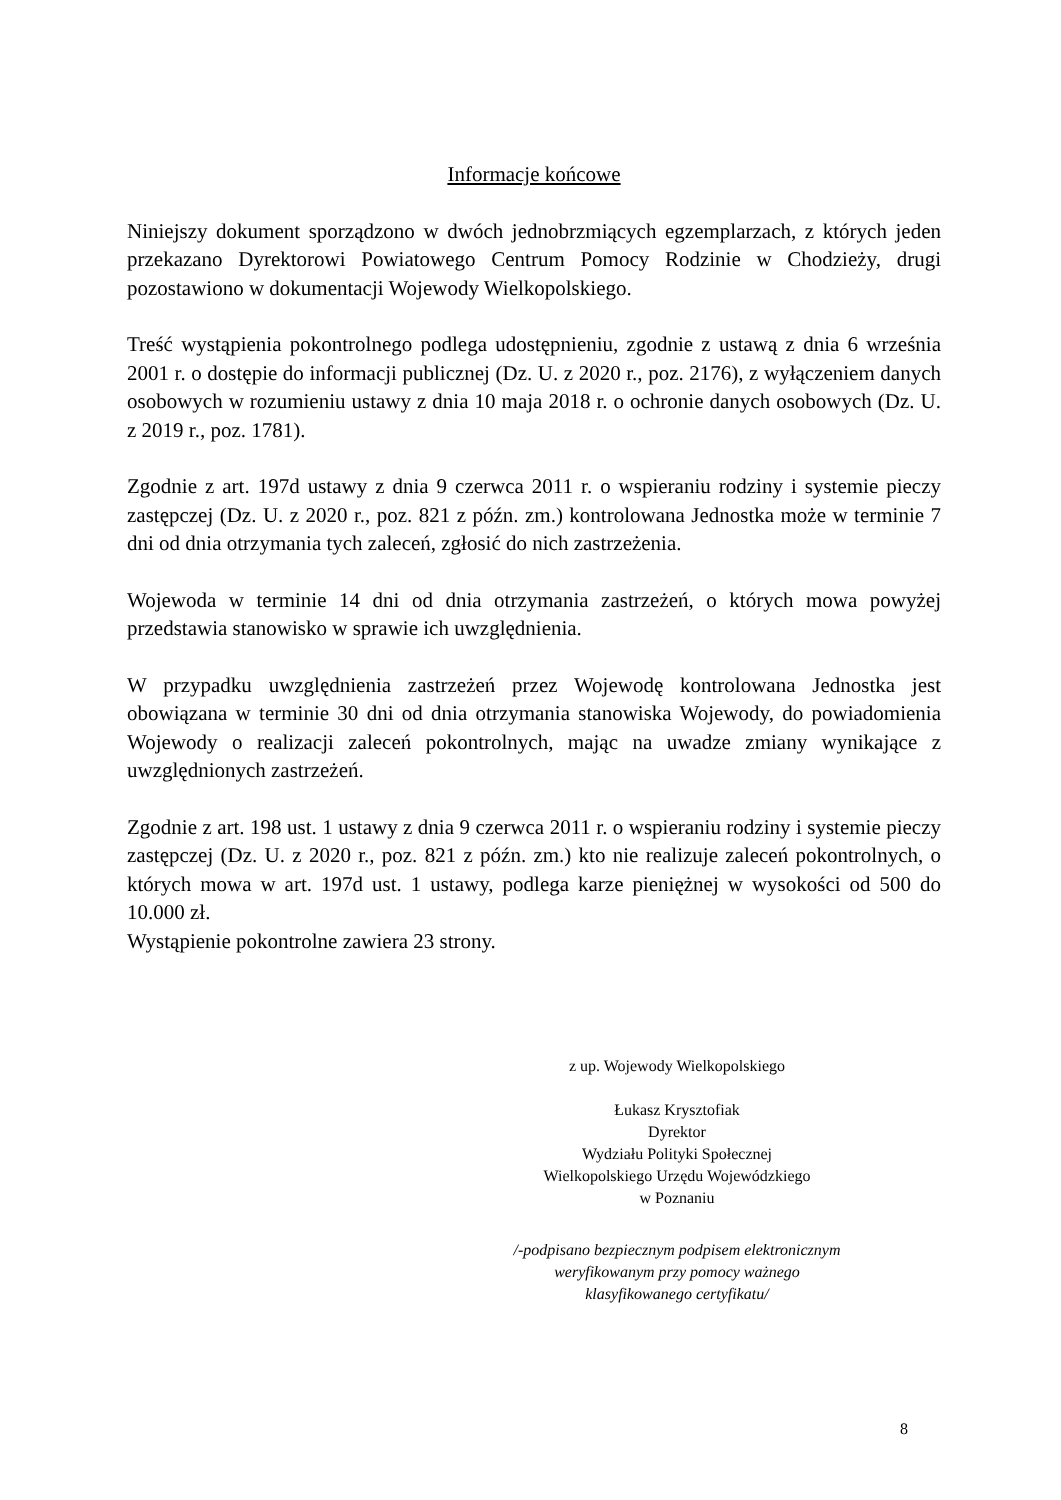Informacje końcowe
Niniejszy dokument sporządzono w dwóch jednobrzmiących egzemplarzach, z których jeden przekazano Dyrektorowi Powiatowego Centrum Pomocy Rodzinie w Chodzieży, drugi pozostawiono w dokumentacji Wojewody Wielkopolskiego.
Treść wystąpienia pokontrolnego podlega udostępnieniu, zgodnie z ustawą z dnia 6 września 2001 r. o dostępie do informacji publicznej (Dz. U. z 2020 r., poz. 2176), z wyłączeniem danych osobowych w rozumieniu ustawy z dnia 10 maja 2018 r. o ochronie danych osobowych (Dz. U. z 2019 r., poz. 1781).
Zgodnie z art. 197d ustawy z dnia 9 czerwca 2011 r. o wspieraniu rodziny i systemie pieczy zastępczej (Dz. U. z 2020 r., poz. 821 z późn. zm.) kontrolowana Jednostka może w terminie 7 dni od dnia otrzymania tych zaleceń, zgłosić do nich zastrzeżenia.
Wojewoda w terminie 14 dni od dnia otrzymania zastrzeżeń, o których mowa powyżej przedstawia stanowisko w sprawie ich uwzględnienia.
W przypadku uwzględnienia zastrzeżeń przez Wojewodę kontrolowana Jednostka jest obowiązana w terminie 30 dni od dnia otrzymania stanowiska Wojewody, do powiadomienia Wojewody o realizacji zaleceń pokontrolnych, mając na uwadze zmiany wynikające z uwzględnionych zastrzeżeń.
Zgodnie z art. 198 ust. 1 ustawy z dnia 9 czerwca 2011 r. o wspieraniu rodziny i systemie pieczy zastępczej (Dz. U. z 2020 r., poz. 821 z późn. zm.) kto nie realizuje zaleceń pokontrolnych, o których mowa w art. 197d ust. 1 ustawy, podlega karze pieniężnej w wysokości od 500 do 10.000 zł.
Wystąpienie pokontrolne zawiera 23 strony.
z up. Wojewody Wielkopolskiego
Łukasz Krysztofiak
Dyrektor
Wydziału Polityki Społecznej
Wielkopolskiego Urzędu Wojewódzkiego
w Poznaniu
/-podpisano bezpiecznym podpisem elektronicznym
weryfikowanym przy pomocy ważnego
klasyfikowanego certyfikatu/
8